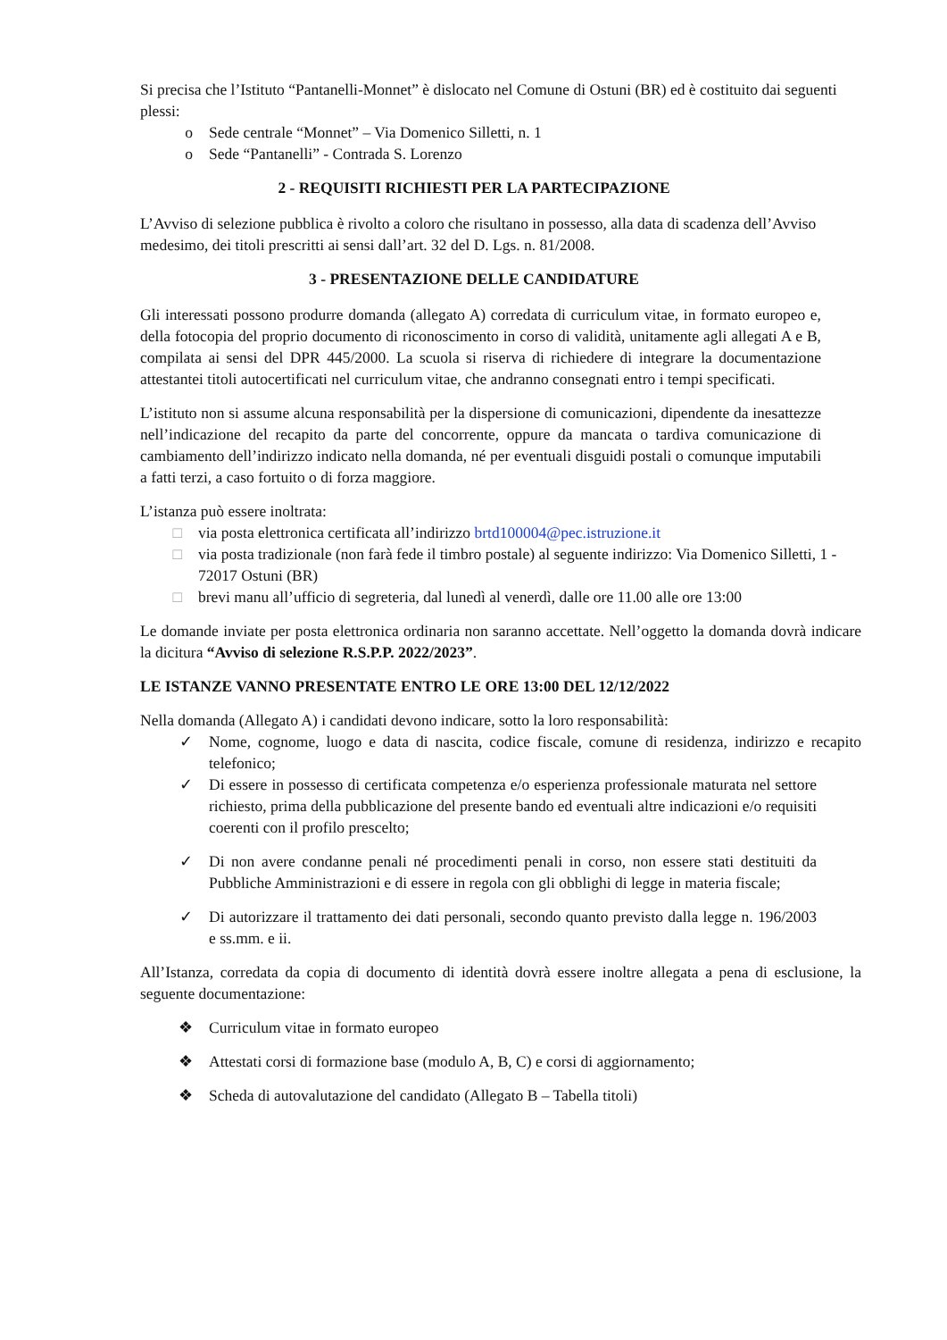Si precisa che l’Istituto “Pantanelli-Monnet” è dislocato nel Comune di Ostuni (BR) ed è costituito dai seguenti plessi:
o Sede centrale “Monnet” – Via Domenico Silletti, n. 1
o Sede “Pantanelli” - Contrada S. Lorenzo
2 - REQUISITI RICHIESTI PER LA PARTECIPAZIONE
L’Avviso di selezione pubblica è rivolto a coloro che risultano in possesso, alla data di scadenza dell’Avviso medesimo, dei titoli prescritti ai sensi dall’art. 32 del D. Lgs. n. 81/2008.
3 - PRESENTAZIONE DELLE CANDIDATURE
Gli interessati possono produrre domanda (allegato A) corredata di curriculum vitae, in formato europeo e, della fotocopia del proprio documento di riconoscimento in corso di validità, unitamente agli allegati A e B, compilata ai sensi del DPR 445/2000. La scuola si riserva di richiedere di integrare la documentazione attestantei titoli autocertificati nel curriculum vitae, che andranno consegnati entro i tempi specificati.
L’istituto non si assume alcuna responsabilità per la dispersione di comunicazioni, dipendente da inesattezze nell’indicazione del recapito da parte del concorrente, oppure da mancata o tardiva comunicazione di cambiamento dell’indirizzo indicato nella domanda, né per eventuali disguidi postali o comunque imputabili a fatti terzi, a caso fortuito o di forza maggiore.
L’istanza può essere inoltrata:
□ via posta elettronica certificata all’indirizzo brtd100004@pec.istruzione.it
□ via posta tradizionale (non farà fede il timbro postale) al seguente indirizzo: Via Domenico Silletti, 1 - 72017 Ostuni (BR)
□ brevi manu all’ufficio di segreteria, dal lunedì al venerdì, dalle ore 11.00 alle ore 13:00
Le domande inviate per posta elettronica ordinaria non saranno accettate. Nell’oggetto la domanda dovrà indicare la dicitura “Avviso di selezione R.S.P.P. 2022/2023”.
LE ISTANZE VANNO PRESENTATE ENTRO LE ORE 13:00 DEL 12/12/2022
Nella domanda (Allegato A) i candidati devono indicare, sotto la loro responsabilità:
✓ Nome, cognome, luogo e data di nascita, codice fiscale, comune di residenza, indirizzo e recapito telefonico;
✓ Di essere in possesso di certificata competenza e/o esperienza professionale maturata nel settore richiesto, prima della pubblicazione del presente bando ed eventuali altre indicazioni e/o requisiti coerenti con il profilo prescelto;
✓ Di non avere condanne penali né procedimenti penali in corso, non essere stati destituiti da Pubbliche Amministrazioni e di essere in regola con gli obblighi di legge in materia fiscale;
✓ Di autorizzare il trattamento dei dati personali, secondo quanto previsto dalla legge n. 196/2003 e ss.mm. e ii.
All’Istanza, corredata da copia di documento di identità dovrà essere inoltre allegata a pena di esclusione, la seguente documentazione:
❖ Curriculum vitae in formato europeo
❖ Attestati corsi di formazione base (modulo A, B, C) e corsi di aggiornamento;
❖ Scheda di autovalutazione del candidato (Allegato B – Tabella titoli)